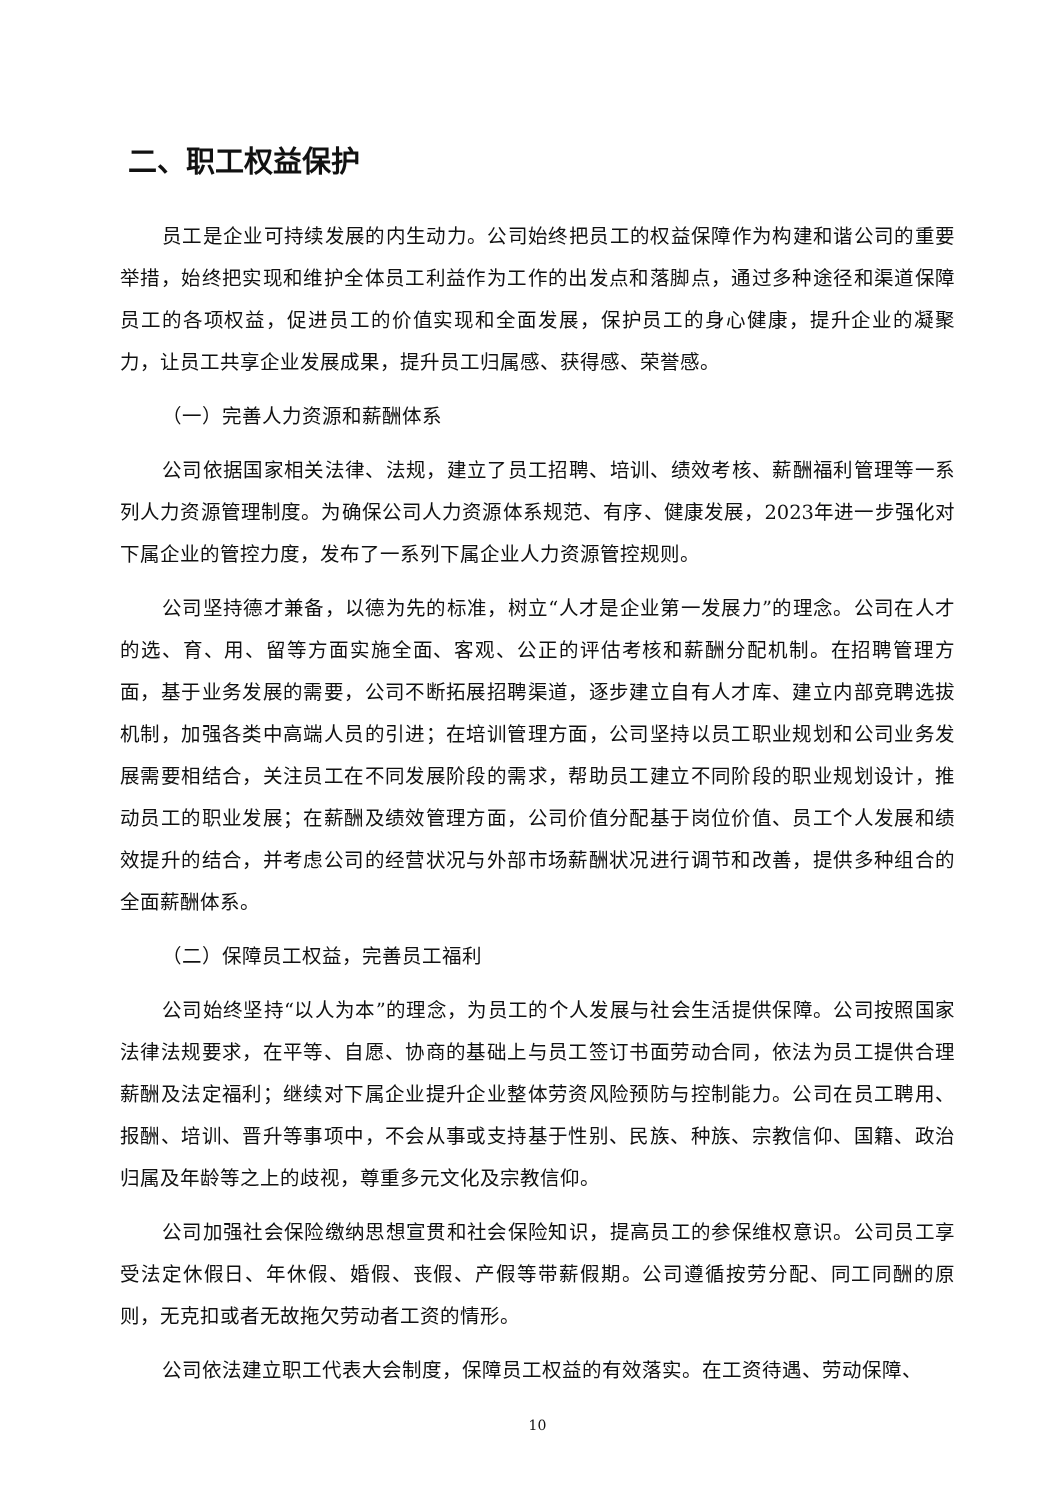二、职工权益保护
员工是企业可持续发展的内生动力。公司始终把员工的权益保障作为构建和谐公司的重要举措，始终把实现和维护全体员工利益作为工作的出发点和落脚点，通过多种途径和渠道保障员工的各项权益，促进员工的价值实现和全面发展，保护员工的身心健康，提升企业的凝聚力，让员工共享企业发展成果，提升员工归属感、获得感、荣誉感。
（一）完善人力资源和薪酬体系
公司依据国家相关法律、法规，建立了员工招聘、培训、绩效考核、薪酬福利管理等一系列人力资源管理制度。为确保公司人力资源体系规范、有序、健康发展，2023年进一步强化对下属企业的管控力度，发布了一系列下属企业人力资源管控规则。
公司坚持德才兼备，以德为先的标准，树立“人才是企业第一发展力”的理念。公司在人才的选、育、用、留等方面实施全面、客观、公正的评估考核和薪酬分配机制。在招聘管理方面，基于业务发展的需要，公司不断拓展招聘渠道，逐步建立自有人才库、建立内部竞聘选拔机制，加强各类中高端人员的引进；在培训管理方面，公司坚持以员工职业规划和公司业务发展需要相结合，关注员工在不同发展阶段的需求，帮助员工建立不同阶段的职业规划设计，推动员工的职业发展；在薪酬及绩效管理方面，公司价值分配基于岗位价值、员工个人发展和绩效提升的结合，并考虑公司的经营状况与外部市场薪酬状况进行调节和改善，提供多种组合的全面薪酬体系。
（二）保障员工权益，完善员工福利
公司始终坚持“以人为本”的理念，为员工的个人发展与社会生活提供保障。公司按照国家法律法规要求，在平等、自愿、协商的基础上与员工签订书面劳动合同，依法为员工提供合理薪酬及法定福利；继续对下属企业提升企业整体劳资风险预防与控制能力。公司在员工聘用、报酬、培训、晋升等事项中，不会从事或支持基于性别、民族、种族、宗教信仰、国籍、政治归属及年龄等之上的歧视，尊重多元文化及宗教信仰。
公司加强社会保险缴纳思想宣贯和社会保险知识，提高员工的参保维权意识。公司员工享受法定休假日、年休假、婚假、丧假、产假等带薪假期。公司遵循按劳分配、同工同酬的原则，无克扣或者无故拖欠劳动者工资的情形。
公司依法建立职工代表大会制度，保障员工权益的有效落实。在工资待遇、劳动保障、
10